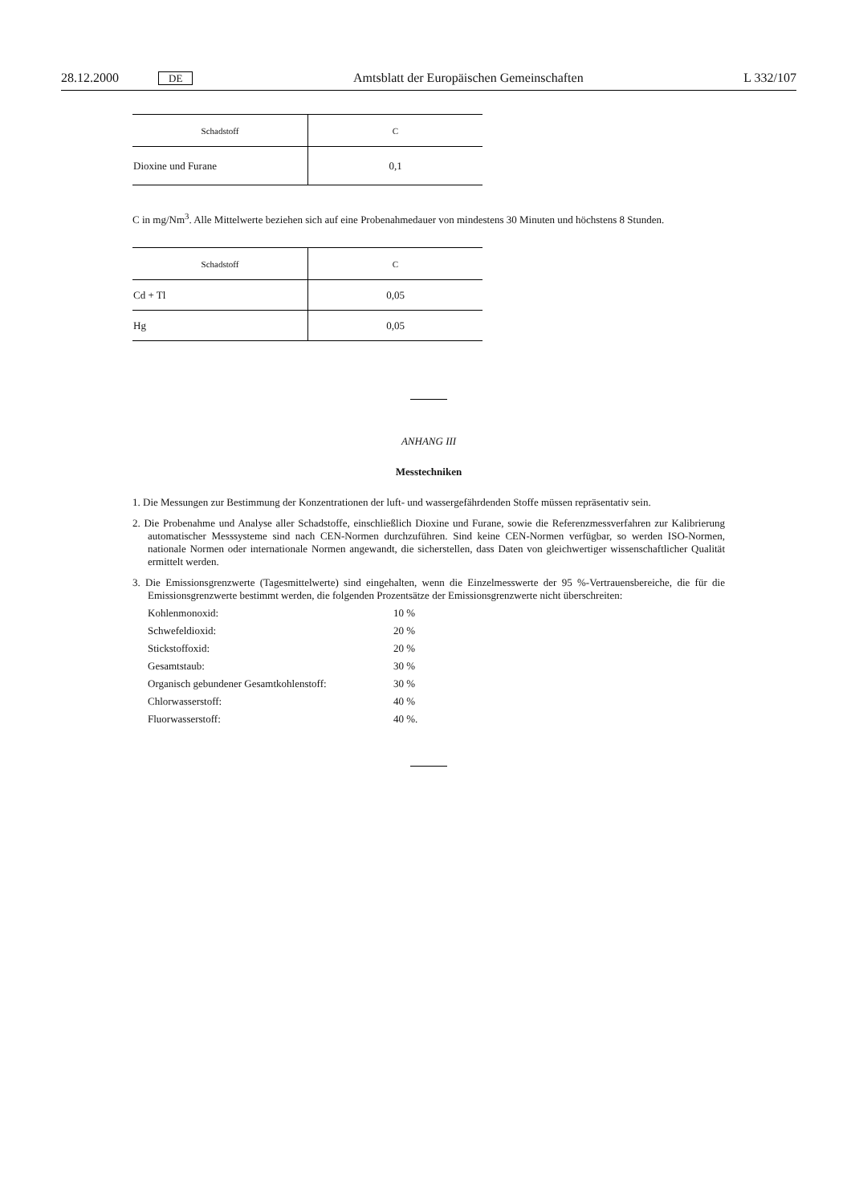28.12.2000 DE Amtsblatt der Europäischen Gemeinschaften L 332/107
| Schadstoff | C |
| --- | --- |
| Dioxine und Furane | 0,1 |
C in mg/Nm<sup>3</sup>. Alle Mittelwerte beziehen sich auf eine Probenahmedauer von mindestens 30 Minuten und höchstens 8 Stunden.
| Schadstoff | C |
| --- | --- |
| Cd + Tl | 0,05 |
| Hg | 0,05 |
ANHANG III
Messtechniken
1. Die Messungen zur Bestimmung der Konzentrationen der luft- und wassergefährdenden Stoffe müssen repräsentativ sein.
2. Die Probenahme und Analyse aller Schadstoffe, einschließlich Dioxine und Furane, sowie die Referenzmessverfahren zur Kalibrierung automatischer Messsysteme sind nach CEN-Normen durchzuführen. Sind keine CEN-Normen verfügbar, so werden ISO-Normen, nationale Normen oder internationale Normen angewandt, die sicherstellen, dass Daten von gleichwertiger wissenschaftlicher Qualität ermittelt werden.
3. Die Emissionsgrenzwerte (Tagesmittelwerte) sind eingehalten, wenn die Einzelmesswerte der 95 %-Vertrauensbereiche, die für die Emissionsgrenzwerte bestimmt werden, die folgenden Prozentsätze der Emissionsgrenzwerte nicht überschreiten:
Kohlenmonoxid: 10 %
Schwefeldioxid: 20 %
Stickstoffoxid: 20 %
Gesamtstaub: 30 %
Organisch gebundener Gesamtkohlenstoff: 30 %
Chlorwasserstoff: 40 %
Fluorwasserstoff: 40 %.